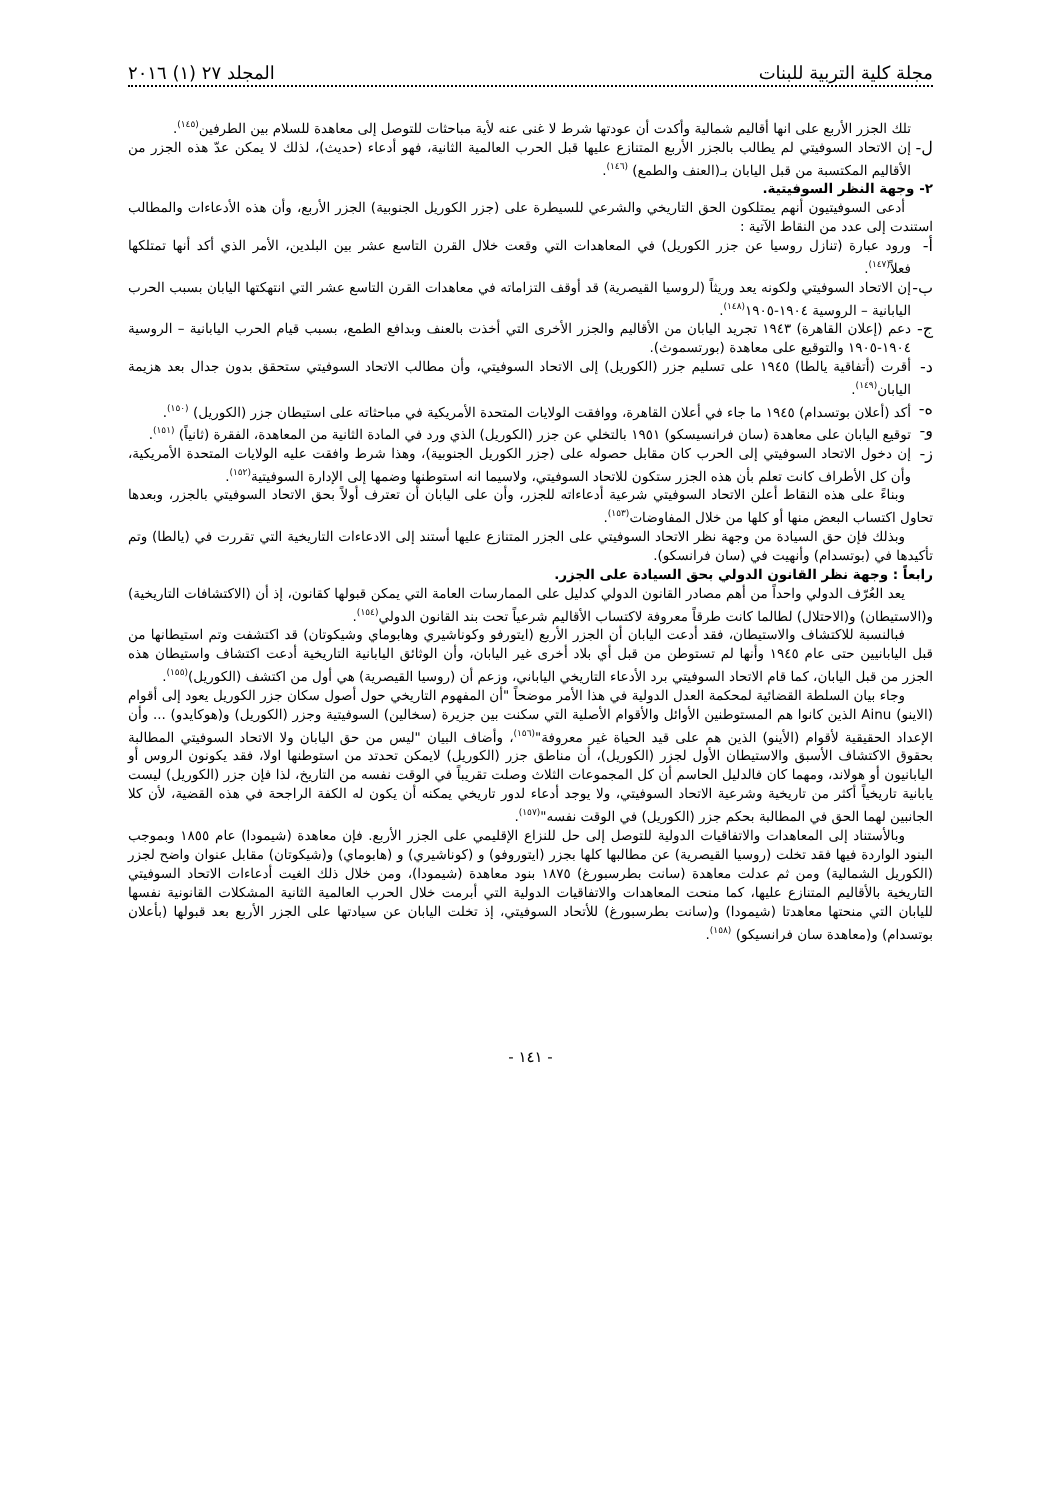مجلة كلية التربية للبنات المجلد ٢٧ (١) ٢٠١٦
تلك الجزر الأربع على انها أقاليم شمالية وأكدت أن عودتها شرط لا غنى عنه لأية مباحثات للتوصل إلى معاهدة للسلام بين الطرفين<sup>(١٤٥)</sup>.
ل-
إن الاتحاد السوفيتي لم يطالب بالجزر الأربع المتنازع عليها قبل الحرب العالمية الثانية، فهو أدعاء (حديث)، لذلك لا يمكن عدّ هذه الجزر من الأقاليم المكتسبة من قبل اليابان بـ(العنف والطمع) <sup>(١٤٦)</sup>.
٢- وجهة النظر السوفيتية.
أدعى السوفيتيون أنهم يمتلكون الحق التاريخي والشرعي للسيطرة على (جزر الكوريل الجنوبية) الجزر الأربع، وأن هذه الأدعاءات والمطالب استندت إلى عدد من النقاط الآتية :
أ-
ورود عبارة (تنازل روسيا عن جزر الكوريل) في المعاهدات التي وقعت خلال القرن التاسع عشر بين البلدين، الأمر الذي أكد أنها تمتلكها فعلاً<sup>(١٤٧)</sup>.
ب-
إن الاتحاد السوفيتي ولكونه يعد وريثاً (لروسيا القيصرية) قد أوقف التزاماته في معاهدات القرن التاسع عشر التي انتهكتها اليابان بسبب الحرب اليابانية – الروسية ١٩٠٤-١٩٠٥<sup>(١٤٨)</sup>.
ج-
دعم (إعلان القاهرة) ١٩٤٣ تجريد اليابان من الأقاليم والجزر الأخرى التي أخذت بالعنف وبدافع الطمع، بسبب قيام الحرب اليابانية – الروسية ١٩٠٤-١٩٠٥ والتوقيع على معاهدة (بورتسموث).
د-
أقرت (أتفاقية يالطا) ١٩٤٥ على تسليم جزر (الكوريل) إلى الاتحاد السوفيتي، وأن مطالب الاتحاد السوفيتي ستحقق بدون جدال بعد هزيمة اليابان<sup>(١٤٩)</sup>.
ه-
أكد (أعلان بوتسدام) ١٩٤٥ ما جاء في أعلان القاهرة، ووافقت الولايات المتحدة الأمريكية في مباحثاته على استيطان جزر (الكوريل) <sup>(١٥٠)</sup>.
و-
توقيع اليابان على معاهدة (سان فرانسيسكو) ١٩٥١ بالتخلي عن جزر (الكوريل) الذي ورد في المادة الثانية من المعاهدة، الفقرة (ثانياً) <sup>(١٥١)</sup>.
ز-
إن دخول الاتحاد السوفيتي إلى الحرب كان مقابل حصوله على (جزر الكوريل الجنوبية)، وهذا شرط وافقت عليه الولايات المتحدة الأمريكية، وأن كل الأطراف كانت تعلم بأن هذه الجزر ستكون للاتحاد السوفيتي، ولاسيما انه استوطنها وضمها إلى الإدارة السوفيتية<sup>(١٥٢)</sup>.
وبناءً على هذه النقاط أعلن الاتحاد السوفيتي شرعية أدعاءاته للجزر، وأن على اليابان أن تعترف أولاً بحق الاتحاد السوفيتي بالجزر، وبعدها تحاول اكتساب البعض منها أو كلها من خلال المفاوضات<sup>(١٥٣)</sup>.
وبذلك فإن حق السيادة من وجهة نظر الاتحاد السوفيتي على الجزر المتنازع عليها أستند إلى الادعاءات التاريخية التي تقررت في (يالطا) وتم تأكيدها في (بوتسدام) وأنهيت في (سان فرانسكو).
رابعاً : وجهة نظر القانون الدولي بحق السيادة على الجزر.
يعد العُرّف الدولي واحداً من أهم مصادر القانون الدولي كدليل على الممارسات العامة التي يمكن قبولها كقانون، إذ أن (الاكتشافات التاريخية) و(الاستيطان) و(الاحتلال) لطالما كانت طرقاً معروفة لاكتساب الأقاليم شرعياً تحت بند القانون الدولي<sup>(١٥٤)</sup>.
فبالنسبة للاكتشاف والاستيطان، فقد أدعت اليابان أن الجزر الأربع (ايتورفو وكوناشيري وهابوماي وشيكوتان) قد اكتشفت وتم استيطانها من قبل اليابانيين حتى عام ١٩٤٥ وأنها لم تستوطن من قبل أي بلاد أخرى غير اليابان، وأن الوثائق اليابانية التاريخية أدعت اكتشاف واستيطان هذه الجزر من قبل اليابان، كما قام الاتحاد السوفيتي برد الأدعاء التاريخي الياباني، وزعم أن (روسيا القيصرية) هي أول من اكتشف (الكوريل)<sup>(١٥٥)</sup>.
وجاء بيان السلطة القضائية لمحكمة العدل الدولية في هذا الأمر موضحاً "أن المفهوم التاريخي حول أصول سكان جزر الكوريل يعود إلى أقوام (الاينو) Ainu الذين كانوا هم المستوطنين الأوائل والأقوام الأصلية التي سكنت بين جزيرة (سخالين) السوفيتية وجزر (الكوريل) و(هوكايدو) ... وأن الإعداد الحقيقية لأقوام (الأينو) الذين هم على قيد الحياة غير معروفة"<sup>(١٥٦)</sup>، وأضاف البيان "ليس من حق اليابان ولا الاتحاد السوفيتي المطالبة بحقوق الاكتشاف الأسبق والاستيطان الأول لجزر (الكوريل)، أن مناطق جزر (الكوريل) لايمكن تحدتد من استوطنها اولا، فقد يكونون الروس أو اليابانيون أو هولاند، ومهما كان فالدليل الحاسم أن كل المجموعات الثلاث وصلت تقريباً في الوقت نفسه من التاريخ، لذا فإن جزر (الكوريل) ليست يابانية تاريخياً أكثر من تاريخية وشرعية الاتحاد السوفيتي، ولا يوجد أدعاء لدور تاريخي يمكنه أن يكون له الكفة الراجحة في هذه القضية، لأن كلا الجانبين لهما الحق في المطالبة بحكم جزر (الكوريل) في الوقت نفسه"<sup>(١٥٧)</sup>.
وبالأستناد إلى المعاهدات والاتفاقيات الدولية للتوصل إلى حل للنزاع الإقليمي على الجزر الأربع. فإن معاهدة (شيمودا) عام ١٨٥٥ وبموجب البنود الواردة فيها فقد تخلت (روسيا القيصرية) عن مطالبها كلها بجزر (ايتوروفو) و (كوناشيري) و (هابوماي) و(شيكوتان) مقابل عنوان واضح لجزر (الكوريل الشمالية) ومن ثم عدلت معاهدة (سانت بطرسبورغ) ١٨٧٥ بنود معاهدة (شيمودا)، ومن خلال ذلك الغيت أدعاءات الاتحاد السوفيتي التاريخية بالأقاليم المتنازع عليها، كما منحت المعاهدات والاتفاقيات الدولية التي أبرمت خلال الحرب العالمية الثانية المشكلات القانونية نفسها لليابان التي منحتها معاهدتا (شيمودا) و(سانت بطرسبورغ) للأتحاد السوفيتي، إذ تخلت اليابان عن سيادتها على الجزر الأربع بعد قبولها (بأعلان بوتسدام) و(معاهدة سان فرانسيكو) <sup>(١٥٨)</sup>.
- ١٤١ -